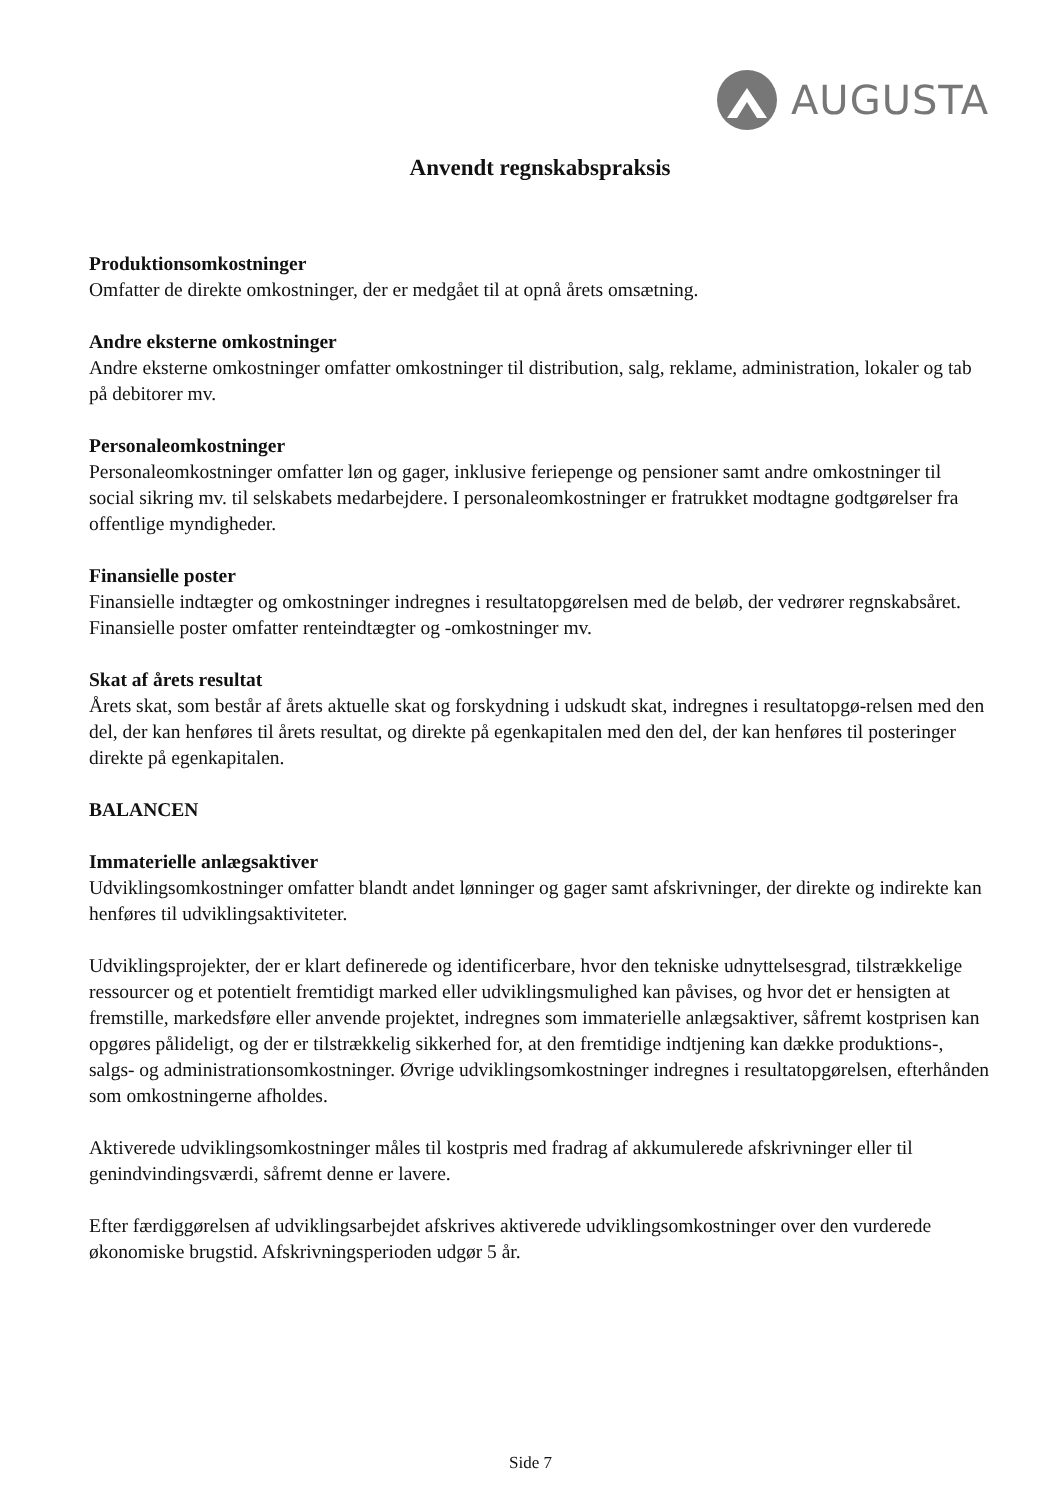AUGUSTA
Anvendt regnskabspraksis
Produktionsomkostninger
Omfatter de direkte omkostninger, der er medgået til at opnå årets omsætning.
Andre eksterne omkostninger
Andre eksterne omkostninger omfatter omkostninger til distribution, salg, reklame, administration, lokaler og tab på debitorer mv.
Personaleomkostninger
Personaleomkostninger omfatter løn og gager, inklusive feriepenge og pensioner samt andre omkostninger til social sikring mv. til selskabets medarbejdere. I personaleomkostninger er fratrukket modtagne godtgørelser fra offentlige myndigheder.
Finansielle poster
Finansielle indtægter og omkostninger indregnes i resultatopgørelsen med de beløb, der vedrører regnskabsåret. Finansielle poster omfatter renteindtægter og -omkostninger mv.
Skat af årets resultat
Årets skat, som består af årets aktuelle skat og forskydning i udskudt skat, indregnes i resultatopgø-relsen med den del, der kan henføres til årets resultat, og direkte på egenkapitalen med den del, der kan henføres til posteringer direkte på egenkapitalen.
BALANCEN
Immaterielle anlægsaktiver
Udviklingsomkostninger omfatter blandt andet lønninger og gager samt afskrivninger, der direkte og indirekte kan henføres til udviklingsaktiviteter.
Udviklingsprojekter, der er klart definerede og identificerbare, hvor den tekniske udnyttelsesgrad, tilstrækkelige ressourcer og et potentielt fremtidigt marked eller udviklingsmulighed kan påvises, og hvor det er hensigten at fremstille, markedsføre eller anvende projektet, indregnes som immaterielle anlægsaktiver, såfremt kostprisen kan opgøres pålideligt, og der er tilstrækkelig sikkerhed for, at den fremtidige indtjening kan dække produktions-, salgs- og administrationsomkostninger. Øvrige udviklingsomkostninger indregnes i resultatopgørelsen, efterhånden som omkostningerne afholdes.
Aktiverede udviklingsomkostninger måles til kostpris med fradrag af akkumulerede afskrivninger eller til genindvindingsværdi, såfremt denne er lavere.
Efter færdiggørelsen af udviklingsarbejdet afskrives aktiverede udviklingsomkostninger over den vurderede økonomiske brugstid. Afskrivningsperioden udgør 5 år.
Side 7